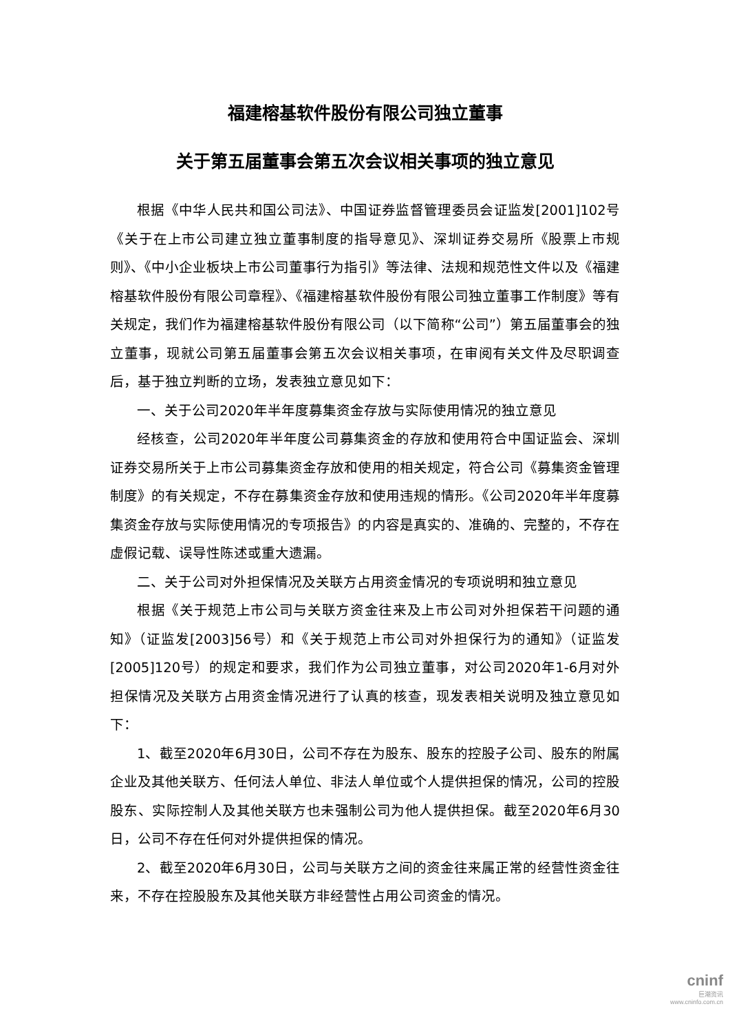福建榕基软件股份有限公司独立董事
关于第五届董事会第五次会议相关事项的独立意见
根据《中华人民共和国公司法》、中国证券监督管理委员会证监发[2001]102号《关于在上市公司建立独立董事制度的指导意见》、深圳证券交易所《股票上市规则》、《中小企业板块上市公司董事行为指引》等法律、法规和规范性文件以及《福建榕基软件股份有限公司章程》、《福建榕基软件股份有限公司独立董事工作制度》等有关规定，我们作为福建榕基软件股份有限公司（以下简称“公司”）第五届董事会的独立董事，现就公司第五届董事会第五次会议相关事项，在审阅有关文件及尽职调查后，基于独立判断的立场，发表独立意见如下：
一、关于公司2020年半年度募集资金存放与实际使用情况的独立意见
经核查，公司2020年半年度公司募集资金的存放和使用符合中国证监会、深圳证券交易所关于上市公司募集资金存放和使用的相关规定，符合公司《募集资金管理制度》的有关规定，不存在募集资金存放和使用违规的情形。《公司2020年半年度募集资金存放与实际使用情况的专项报告》的内容是真实的、准确的、完整的，不存在虚假记载、误导性陈述或重大遗漏。
二、关于公司对外担保情况及关联方占用资金情况的专项说明和独立意见
根据《关于规范上市公司与关联方资金往来及上市公司对外担保若干问题的通知》（证监发[2003]56号）和《关于规范上市公司对外担保行为的通知》（证监发[2005]120号）的规定和要求，我们作为公司独立董事，对公司2020年1-6月对外担保情况及关联方占用资金情况进行了认真的核查，现发表相关说明及独立意见如下：
1、截至2020年6月30日，公司不存在为股东、股东的控股子公司、股东的附属企业及其他关联方、任何法人单位、非法人单位或个人提供担保的情况，公司的控股股东、实际控制人及其他关联方也未强制公司为他人提供担保。截至2020年6月30日，公司不存在任何对外提供担保的情况。
2、截至2020年6月30日，公司与关联方之间的资金往来属正常的经营性资金往来，不存在控股股东及其他关联方非经营性占用公司资金的情况。
cninf
巨潮资讯
www.cninfo.com.cn